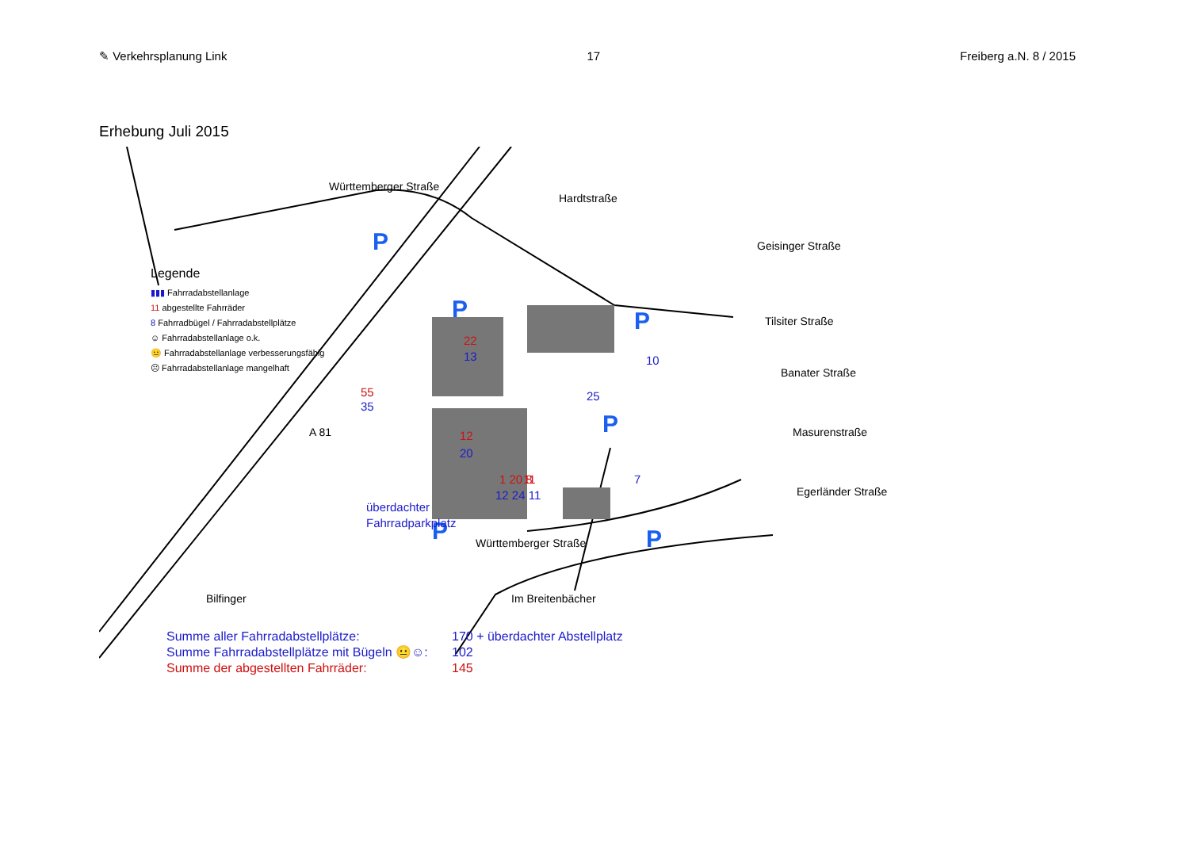✎ Verkehrsplanung Link 17 Freiberg a.N. 8 / 2015
Erhebung Juli 2015
Hardtstraße
Württemberger Straße
Geisinger Straße
Tilsiter Straße
Banater Straße
Masurenstraße
Egerländer Straße
Württemberger Straße
Im Breitenbächer
A 81
Bilfinger
P
P
P
P
P
P
22
13
55
35
12
20
überdachter
Fahrradparkplatz
10
25
7
11
12 24 11
1 20 8
Legende
▮▮▮ Fahrradabstellanlage
11 abgestellte Fahrräder
8 Fahrradbügel / Fahrradabstellplätze
☺ Fahrradabstellanlage o.k.
😐 Fahrradabstellanlage verbesserungsfähig
☹ Fahrradabstellanlage mangelhaft
Summe aller Fahrradabstellplätze: 170 + überdachter Abstellplatz
Summe Fahrradabstellplätze mit Bügeln 😐☺: 102
Summe der abgestellten Fahrräder: 145